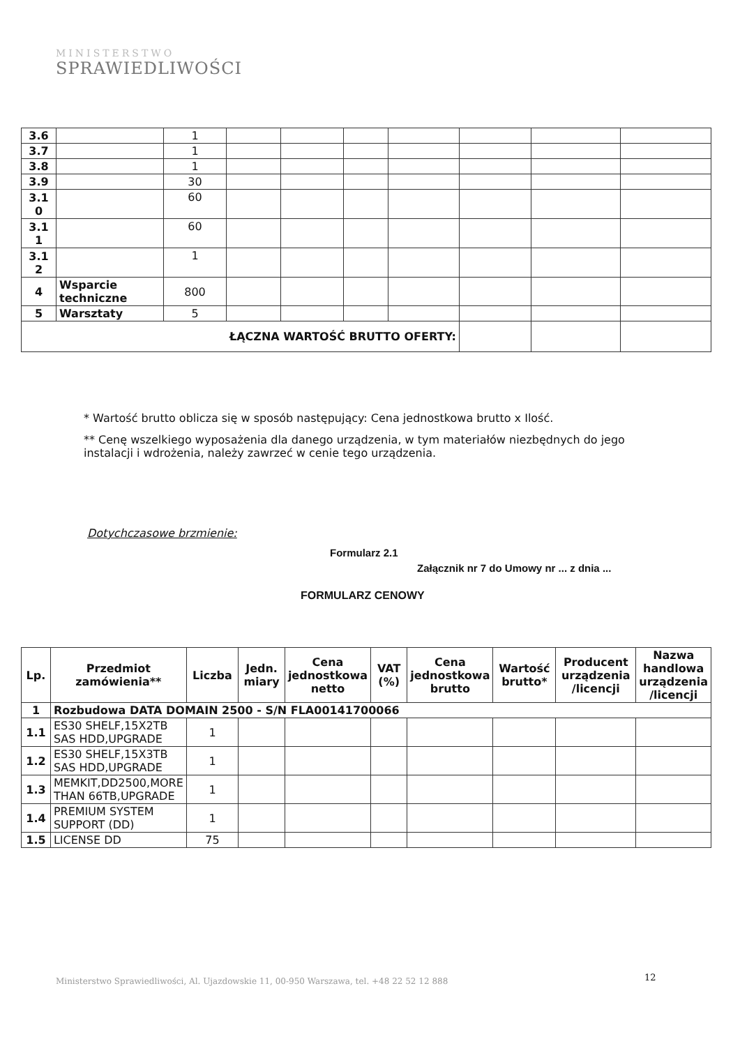MINISTERSTWO
SPRAWIEDLIWOŚCI
| 3.6 | | 1 | | | | | | | |
| 3.7 | | 1 | | | | | | | |
| 3.8 | | 1 | | | | | | | |
| 3.9 | | 30 | | | | | | | |
| 3.1 0 | | 60 | | | | | | | |
| 3.1 1 | | 60 | | | | | | | |
| 3.1 2 | | 1 | | | | | | | |
| 4 | Wsparcie techniczne | 800 | | | | | | | |
| 5 | Warsztaty | 5 | | | | | | | |
| ŁĄCZNA WARTOŚĆ BRUTTO OFERTY: | | | | | | | | | |
* Wartość brutto oblicza się w sposób następujący: Cena jednostkowa brutto x Ilość.
** Cenę wszelkiego wyposażenia dla danego urządzenia, w tym materiałów niezbędnych do jego instalacji i wdrożenia, należy zawrzeć w cenie tego urządzenia.
Dotychczasowe brzmienie:
Formularz 2.1
Załącznik nr 7 do Umowy nr ... z dnia ...
FORMULARZ CENOWY
| Lp. | Przedmiot zamówienia** | Liczba | Jedn. miary | Cena jednostkowa netto | VAT (%) | Cena jednostkowa brutto | Wartość brutto* | Producent urządzenia /licencji | Nazwa handlowa urządzenia /licencji |
| --- | --- | --- | --- | --- | --- | --- | --- | --- | --- |
| 1 | Rozbudowa DATA DOMAIN 2500 - S/N FLA00141700066 | | | | | | | | |
| 1.1 | ES30 SHELF,15X2TB SAS HDD,UPGRADE | 1 | | | | | | | |
| 1.2 | ES30 SHELF,15X3TB SAS HDD,UPGRADE | 1 | | | | | | | |
| 1.3 | MEMKIT,DD2500,MORE THAN 66TB,UPGRADE | 1 | | | | | | | |
| 1.4 | PREMIUM SYSTEM SUPPORT (DD) | 1 | | | | | | | |
| 1.5 | LICENSE DD | 75 | | | | | | | |
12
Ministerstwo Sprawiedliwości, Al. Ujazdowskie 11, 00-950 Warszawa, tel. +48 22 52 12 888